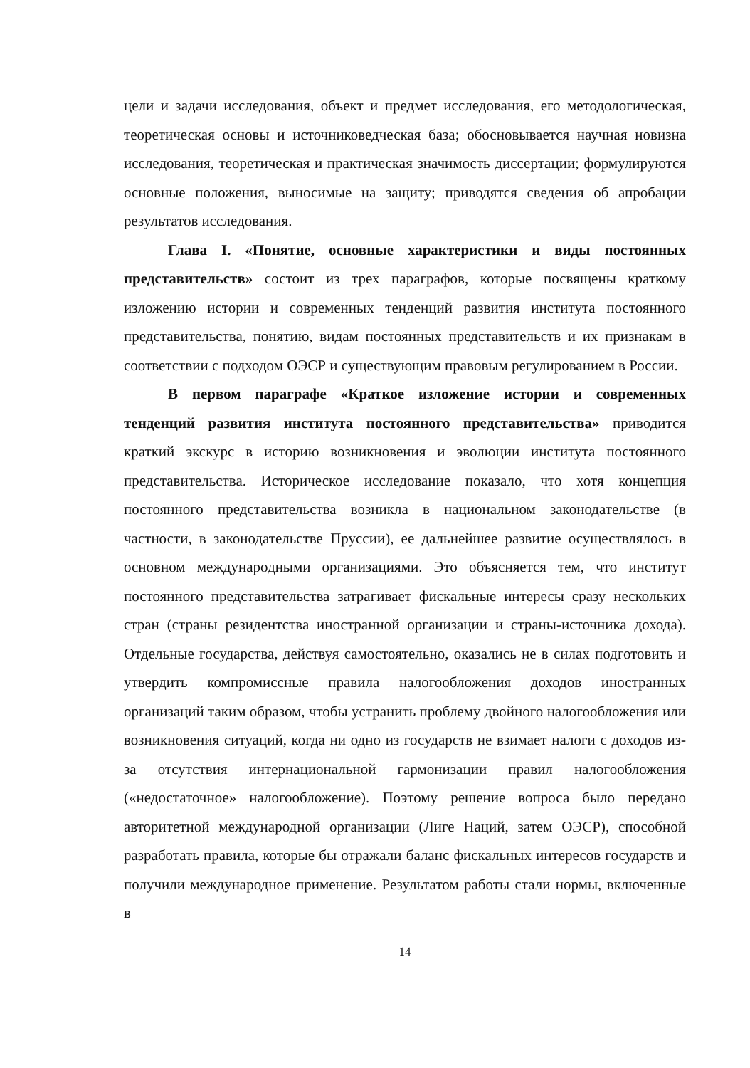цели и задачи исследования, объект и предмет исследования, его методологическая, теоретическая основы и источниковедческая база; обосновывается научная новизна исследования, теоретическая и практическая значимость диссертации; формулируются основные положения, выносимые на защиту; приводятся сведения об апробации результатов исследования.
Глава I. «Понятие, основные характеристики и виды постоянных представительств» состоит из трех параграфов, которые посвящены краткому изложению истории и современных тенденций развития института постоянного представительства, понятию, видам постоянных представительств и их признакам в соответствии с подходом ОЭСР и существующим правовым регулированием в России.
В первом параграфе «Краткое изложение истории и современных тенденций развития института постоянного представительства» приводится краткий экскурс в историю возникновения и эволюции института постоянного представительства. Историческое исследование показало, что хотя концепция постоянного представительства возникла в национальном законодательстве (в частности, в законодательстве Пруссии), ее дальнейшее развитие осуществлялось в основном международными организациями. Это объясняется тем, что институт постоянного представительства затрагивает фискальные интересы сразу нескольких стран (страны резидентства иностранной организации и страны-источника дохода). Отдельные государства, действуя самостоятельно, оказались не в силах подготовить и утвердить компромиссные правила налогообложения доходов иностранных организаций таким образом, чтобы устранить проблему двойного налогообложения или возникновения ситуаций, когда ни одно из государств не взимает налоги с доходов из-за отсутствия интернациональной гармонизации правил налогообложения («недостаточное» налогообложение). Поэтому решение вопроса было передано авторитетной международной организации (Лиге Наций, затем ОЭСР), способной разработать правила, которые бы отражали баланс фискальных интересов государств и получили международное применение. Результатом работы стали нормы, включенные в
14